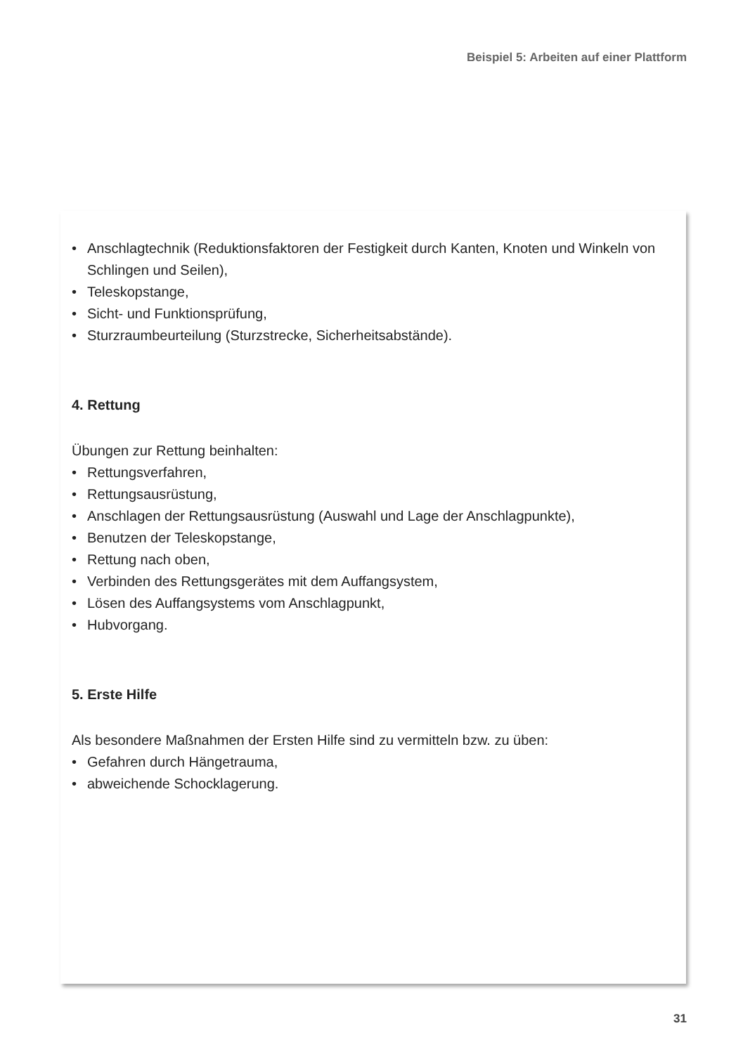Beispiel 5: Arbeiten auf einer Plattform
• Anschlagtechnik (Reduktionsfaktoren der Festigkeit durch Kanten, Knoten und Winkeln von Schlingen und Seilen),
• Teleskopstange,
• Sicht- und Funktionsprüfung,
• Sturzraumbeurteilung (Sturzstrecke, Sicherheitsabstände).
4. Rettung
Übungen zur Rettung beinhalten:
• Rettungsverfahren,
• Rettungsausrüstung,
• Anschlagen der Rettungsausrüstung (Auswahl und Lage der Anschlagpunkte),
• Benutzen der Teleskopstange,
• Rettung nach oben,
• Verbinden des Rettungsgerätes mit dem Auffangsystem,
• Lösen des Auffangsystems vom Anschlagpunkt,
• Hubvorgang.
5. Erste Hilfe
Als besondere Maßnahmen der Ersten Hilfe sind zu vermitteln bzw. zu üben:
• Gefahren durch Hängetrauma,
• abweichende Schocklagerung.
31